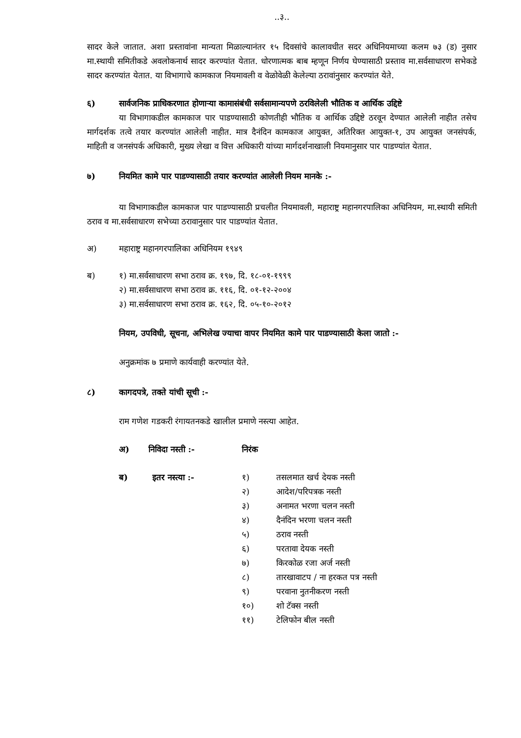..३..
सादर केले जातात. अशा प्रस्तावांना मान्यता मिळाल्यानंतर १५ दिवसांचे कालावधीत सदर अधिनियमाच्या कलम ७३ (ड) नुसार मा.स्थायी समितीकडे अवलोकनार्थ सादर करण्यांत येतात. धोरणात्मक बाब म्हणून निर्णय घेण्यासाठी प्रस्ताव मा.सर्वसाधारण सभेकडे सादर करण्यांत येतात. या विभागाचे कामकाज नियमावली व वेळोवेळी केलेल्या ठरावांनुसार करण्यांत येते.
६) सार्वजनिक प्राधिकरणात होणाऱ्या कामासंबंधी सर्वसामान्यपणे ठरविलेली भौतिक व आर्थिक उद्दिष्टे
या विभागाकडील कामकाज पार पाडण्यासाठी कोणतीही भौतिक व आर्थिक उद्दिष्टे ठरवून देण्यात आलेली नाहीत तसेच मार्गदर्शक तत्वे तयार करण्यांत आलेली नाहीत. मात्र दैनंदिन कामकाज आयुक्त, अतिरिक्त आयुक्त-१, उप आयुक्त जनसंपर्क, माहिती व जनसंपर्क अधिकारी, मुख्य लेखा व वित्त अधिकारी यांच्या मार्गदर्शनाखाली नियमानुसार पार पाडण्यांत येतात.
७) नियमित कामे पार पाडण्यासाठी तयार करण्यांत आलेली नियम मानके :-
या विभागाकडील कामकाज पार पाडण्यासाठी प्रचलीत नियमावली, महाराष्ट्र महानगरपालिका अधिनियम, मा.स्थायी समिती ठराव व मा.सर्वसाधारण सभेच्या ठरावानुसार पार पाडण्यांत येतात.
अ) महाराष्ट्र महानगरपालिका अधिनियम १९४९
ब) १) मा.सर्वसाधारण सभा ठराव क्र. १९७, दि. १८-०१-१९९९
२) मा.सर्वसाधारण सभा ठराव क्र. ११६, दि. ०१-१२-२००४
३) मा.सर्वसाधारण सभा ठराव क्र. १६२, दि. ०५-१०-२०१२
नियम, उपविधी, सूचना, अभिलेख ज्याचा वापर नियमित कामे पार पाडण्यासाठी केला जातो :-
अनुक्रमांक ७ प्रमाणे कार्यवाही करण्यांत येते.
८) कागदपत्रे, तक्ते यांची सूची :-
राम गणेश गडकरी रंगायतनकडे खालील प्रमाणे नस्त्या आहेत.
| अ) | निविदा नस्ती :- | निरंक | |
| ब) | इतर नस्त्या :- | १) | तसलमात खर्च देयक नस्ती |
| | | २) | आदेश/परिपत्रक नस्ती |
| | | ३) | अनामत भरणा चलन नस्ती |
| | | ४) | दैनंदिन भरणा चलन नस्ती |
| | | ५) | ठराव नस्ती |
| | | ६) | परतावा देयक नस्ती |
| | | ७) | किरकोळ रजा अर्ज नस्ती |
| | | ८) | तारखावाटप / ना हरकत पत्र नस्ती |
| | | ९) | परवाना नुतनीकरण नस्ती |
| | | १०) | शो टॅक्स नस्ती |
| | | ११) | टेलिफोन बील नस्ती |